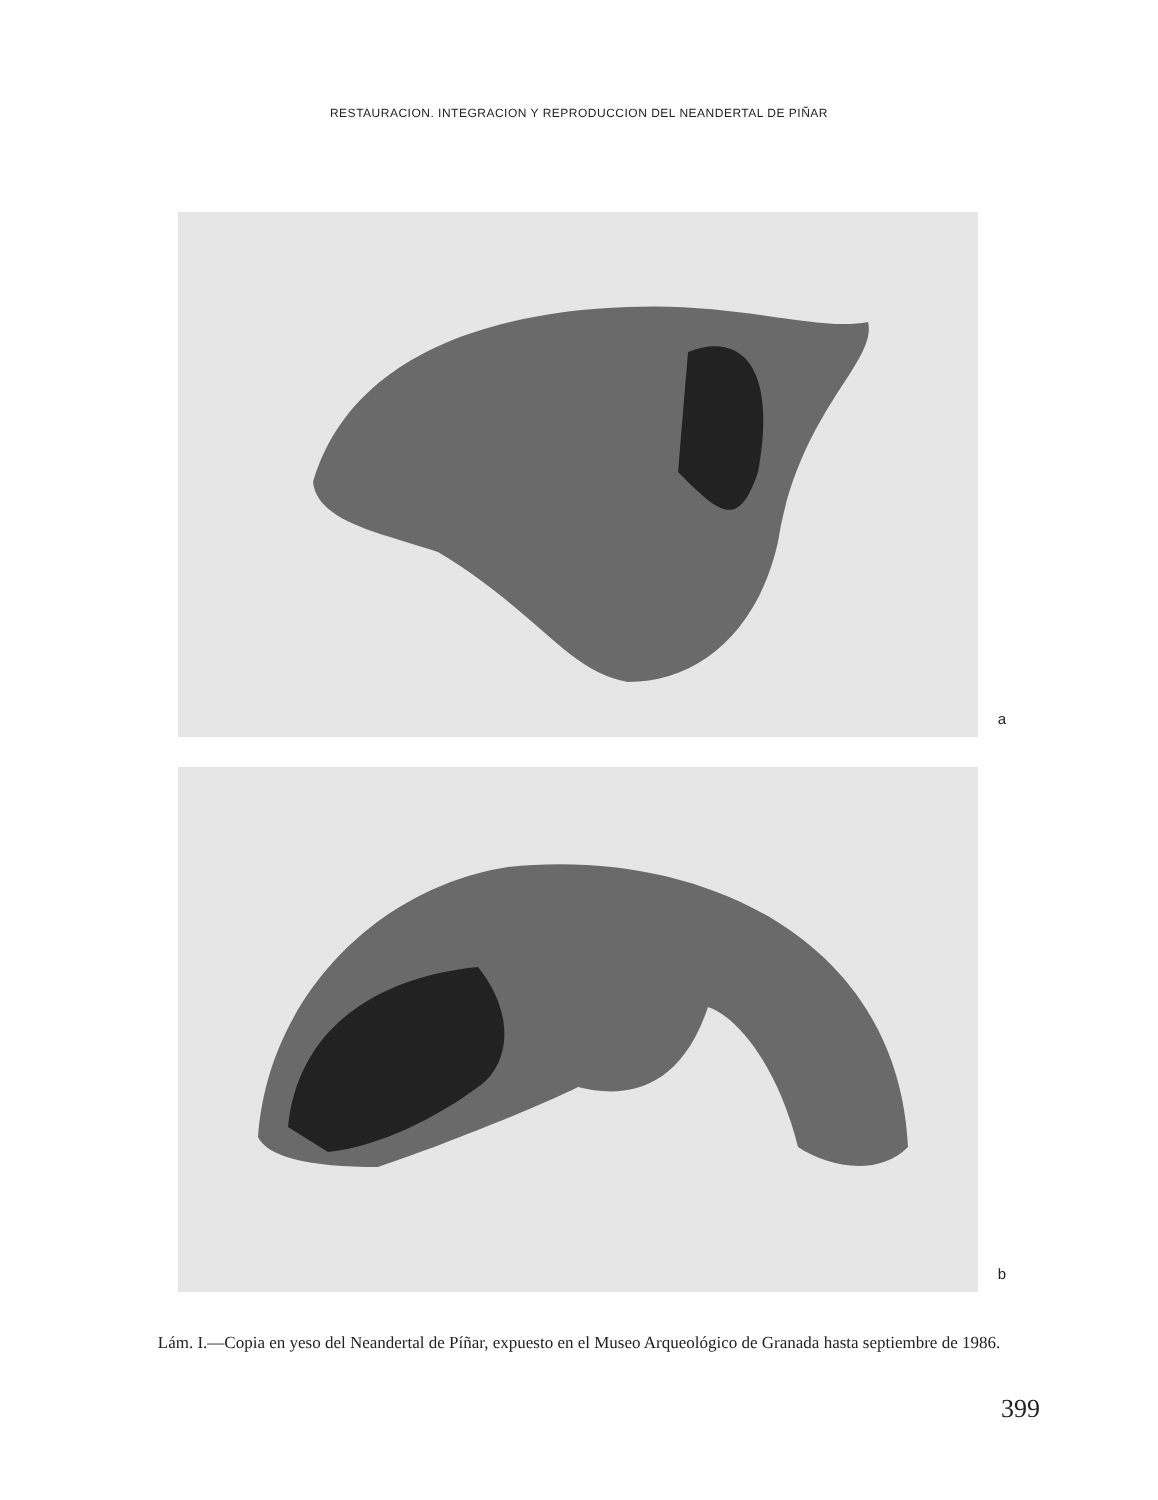RESTAURACION. INTEGRACION Y REPRODUCCION DEL NEANDERTAL DE PIÑAR
a
b
Lám. I.—Copia en yeso del Neandertal de Píñar, expuesto en el Museo Arqueológico de Granada hasta septiembre de 1986.
399